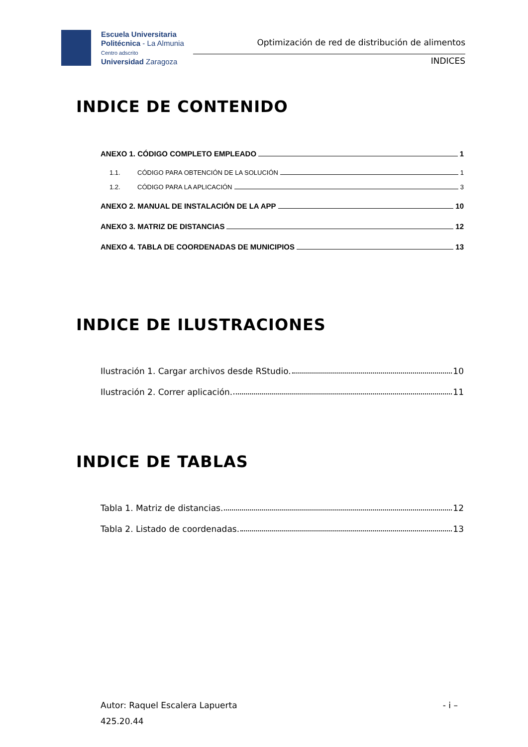Escuela Universitaria
Politécnica - La Almunia
Centro adscrito
Universidad Zaragoza
Optimización de red de distribución de alimentos
INDICES
INDICE DE CONTENIDO
ANEXO 1. CÓDIGO COMPLETO EMPLEADO 1
1.1. CÓDIGO PARA OBTENCIÓN DE LA SOLUCIÓN 1
1.2. CÓDIGO PARA LA APLICACIÓN 3
ANEXO 2. MANUAL DE INSTALACIÓN DE LA APP 10
ANEXO 3. MATRIZ DE DISTANCIAS 12
ANEXO 4. TABLA DE COORDENADAS DE MUNICIPIOS 13
INDICE DE ILUSTRACIONES
Ilustración 1. Cargar archivos desde RStudio. 10
Ilustración 2. Correr aplicación. 11
INDICE DE TABLAS
Tabla 1. Matriz de distancias. 12
Tabla 2. Listado de coordenadas. 13
Autor: Raquel Escalera Lapuerta - i –
425.20.44